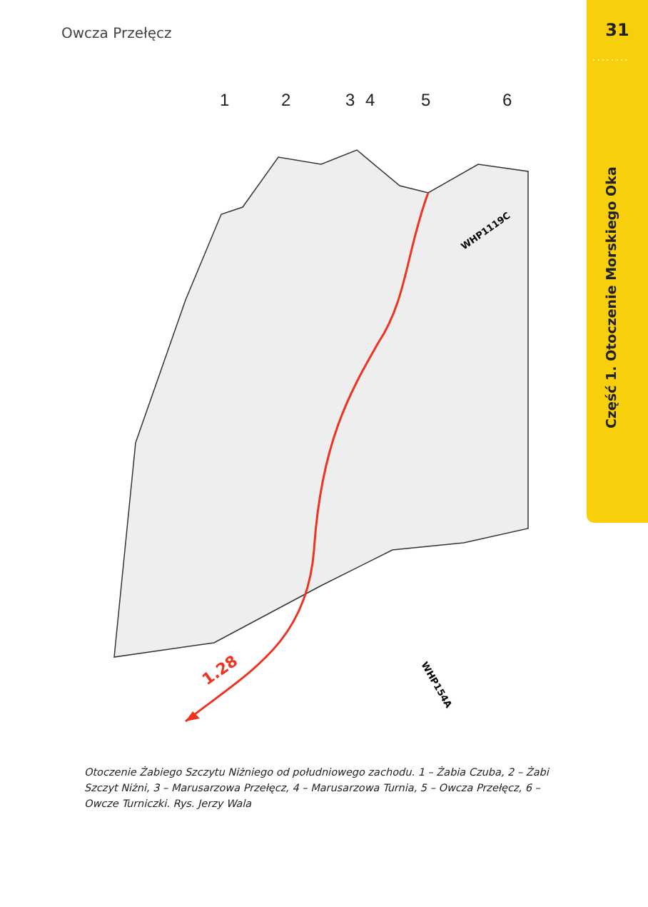Owcza Przełęcz 31
........
Część 1. Otoczenie Morskiego Oka
1
2
3
4
5
6
1.28
WHP1119C
WHP154A
Otoczenie Żabiego Szczytu Niżniego od południowego zachodu. 1 – Żabia Czuba, 2 – Żabi Szczyt Niżni, 3 – Marusarzowa Przełęcz, 4 – Marusarzowa Turnia, 5 – Owcza Przełęcz, 6 – Owcze Turniczki. Rys. Jerzy Wala